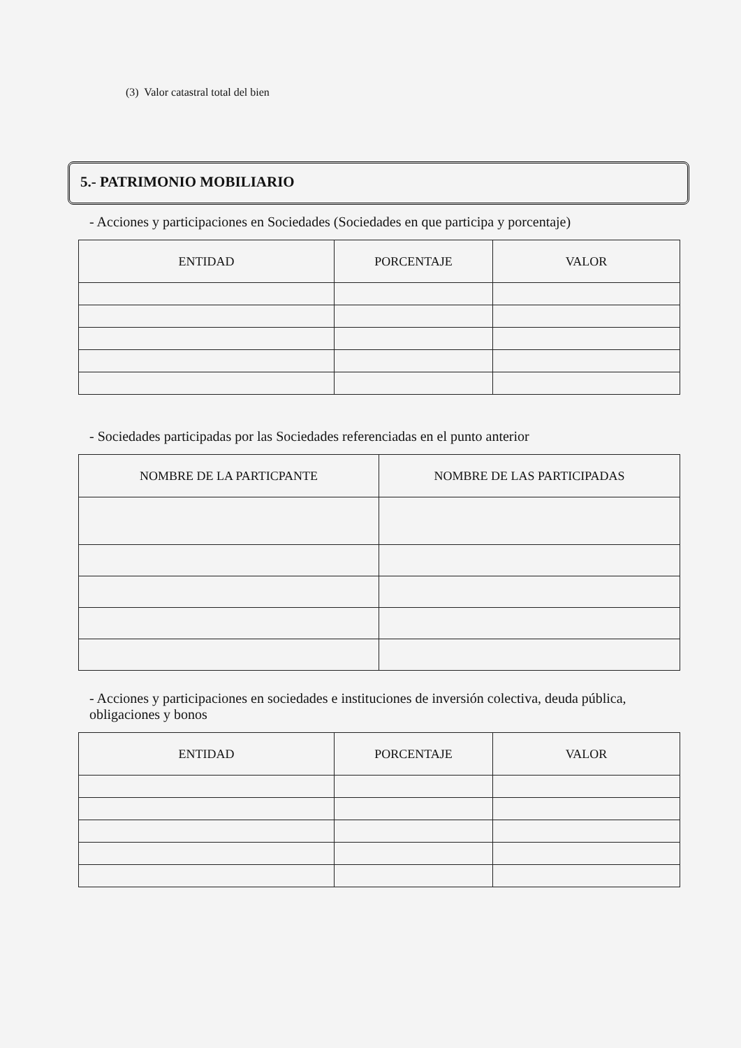(3) Valor catastral total del bien
5.- PATRIMONIO MOBILIARIO
- Acciones y participaciones en Sociedades (Sociedades en que participa y porcentaje)
| ENTIDAD | PORCENTAJE | VALOR |
| --- | --- | --- |
- Sociedades participadas por las Sociedades referenciadas en el punto anterior
| NOMBRE DE LA PARTICPANTE | NOMBRE DE LAS PARTICIPADAS |
| --- | --- |
- Acciones y participaciones en sociedades e instituciones de inversión colectiva, deuda pública,
obligaciones y bonos
| ENTIDAD | PORCENTAJE | VALOR |
| --- | --- | --- |